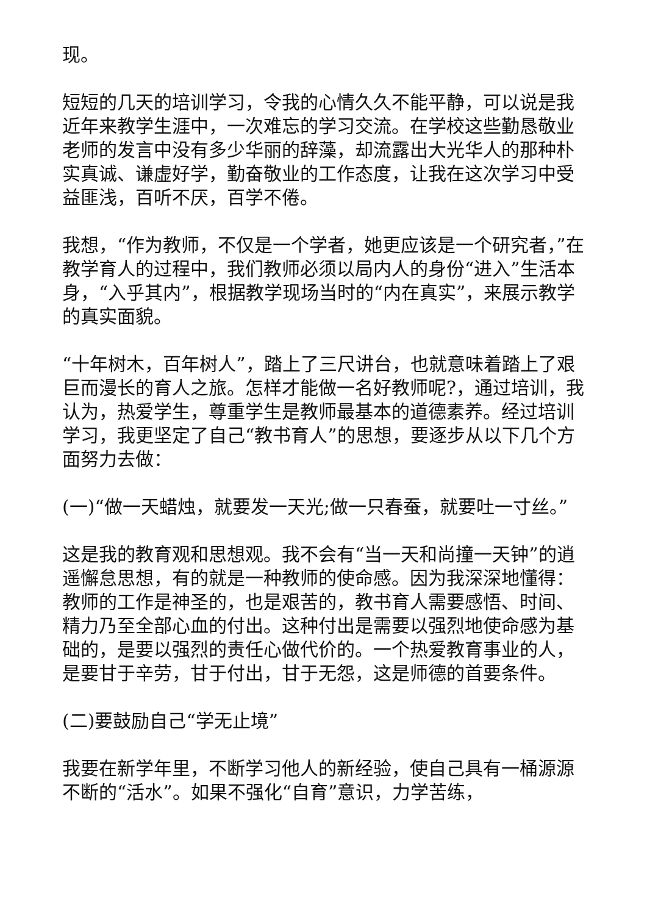现。
短短的几天的培训学习，令我的心情久久不能平静，可以说是我近年来教学生涯中，一次难忘的学习交流。在学校这些勤恳敬业老师的发言中没有多少华丽的辞藻，却流露出大光华人的那种朴实真诚、谦虚好学，勤奋敬业的工作态度，让我在这次学习中受益匪浅，百听不厌，百学不倦。
我想，“作为教师，不仅是一个学者，她更应该是一个研究者，”在教学育人的过程中，我们教师必须以局内人的身份“进入”生活本身，“入乎其内”，根据教学现场当时的“内在真实”，来展示教学的真实面貌。
“十年树木，百年树人”，踏上了三尺讲台，也就意味着踏上了艰巨而漫长的育人之旅。怎样才能做一名好教师呢?，通过培训，我认为，热爱学生，尊重学生是教师最基本的道德素养。经过培训学习，我更坚定了自己“教书育人”的思想，要逐步从以下几个方面努力去做：
(一)“做一天蜡烛，就要发一天光;做一只春蚕，就要吐一寸丝。”
这是我的教育观和思想观。我不会有“当一天和尚撞一天钟”的逍遥懈怠思想，有的就是一种教师的使命感。因为我深深地懂得：教师的工作是神圣的，也是艰苦的，教书育人需要感悟、时间、精力乃至全部心血的付出。这种付出是需要以强烈地使命感为基础的，是要以强烈的责任心做代价的。一个热爱教育事业的人，是要甘于辛劳，甘于付出，甘于无怨，这是师德的首要条件。
(二)要鼓励自己“学无止境”
我要在新学年里，不断学习他人的新经验，使自己具有一桶源源不断的“活水”。如果不强化“自育”意识，力学苦练，